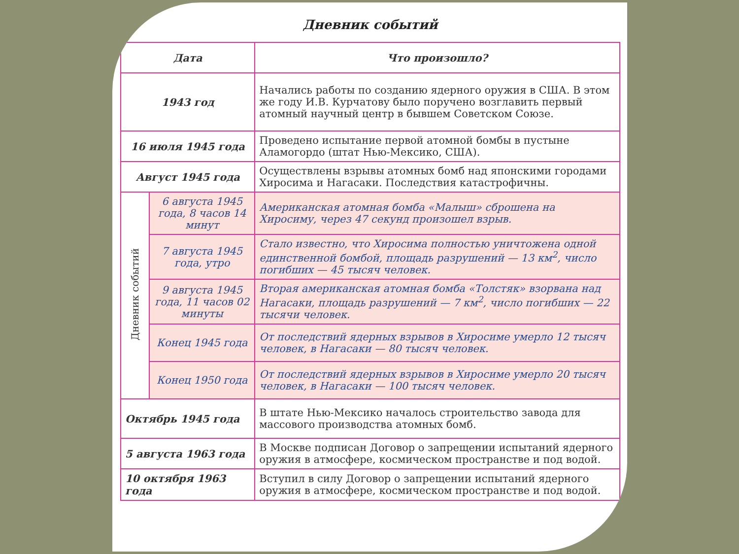Дневник событий
| Дата | | Что произошло? |
| --- | --- | --- |
| 1943 год | | Начались работы по созданию ядерного оружия в США. В этом же году И.В. Курчатову было поручено возглавить первый атомный научный центр в бывшем Советском Союзе. |
| 16 июля 1945 года | | Проведено испытание первой атомной бомбы в пустыне Аламогордо (штат Нью-Мексико, США). |
| Август 1945 года | | Осуществлены взрывы атомных бомб над японскими городами Хиросима и Нагасаки. Последствия катастрофичны. |
| Дневник событий | 6 августа 1945 года, 8 часов 14 минут | Американская атомная бомба «Малыш» сброшена на Хиросиму, через 47 секунд произошел взрыв. |
| | 7 августа 1945 года, утро | Стало известно, что Хиросима полностью уничтожена одной единственной бомбой, площадь разрушений — 13 км<sup>2</sup>, число погибших — 45 тысяч человек. |
| | 9 августа 1945 года, 11 часов 02 минуты | Вторая американская атомная бомба «Толстяк» взорвана над Нагасаки, площадь разрушений — 7 км<sup>2</sup>, число погибших — 22 тысячи человек. |
| | Конец 1945 года | От последствий ядерных взрывов в Хиросиме умерло 12 тысяч человек, в Нагасаки — 80 тысяч человек. |
| | Конец 1950 года | От последствий ядерных взрывов в Хиросиме умерло 20 тысяч человек, в Нагасаки — 100 тысяч человек. |
| Октябрь 1945 года | | В штате Нью-Мексико началось строительство завода для массового производства атомных бомб. |
| 5 августа 1963 года | | В Москве подписан Договор о запрещении испытаний ядерного оружия в атмосфере, космическом пространстве и под водой. |
| 10 октября 1963 года | | Вступил в силу Договор о запрещении испытаний ядерного оружия в атмосфере, космическом пространстве и под водой. |